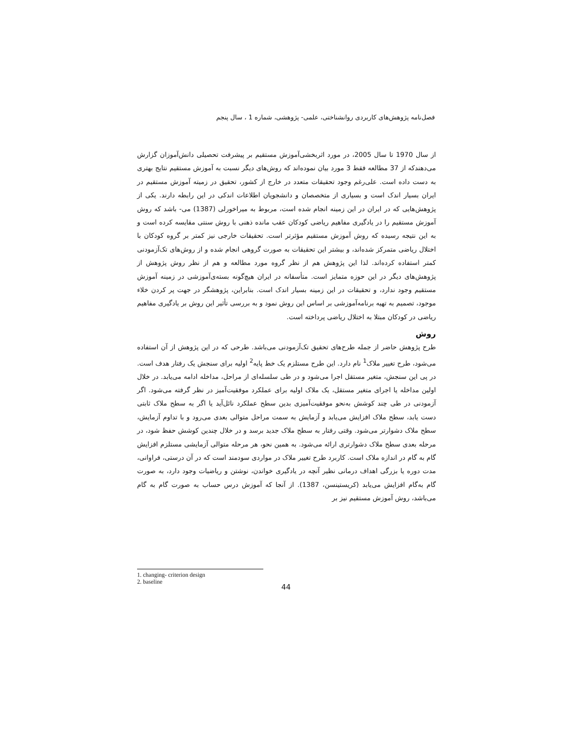فصل‌نامه پژوهش‌های کاربردی روانشناختی، علمی- پژوهشی، شماره 1 ، سال پنجم
از سال 1970 تا سال 2005، در مورد اثربخشی‌آموزش مستقیم بر پیشرفت تحصیلی دانش‌آموزان گزارش می‌دهندکه از 37 مطالعه فقط 3 مورد بیان نموده‌اند که روش‌های دیگر نسبت به آموزش مستقیم نتایج بهتری به دست داده است. علی‌رغم وجود تحقیقات متعدد در خارج از کشور، تحقیق در زمیته آموزش مستقیم در ایران بسیار اندک است و بسیاری از متخصصان و دانشجویان اطلاعات اندکی در این رابطه دارند. یکی از پژوهش‌هایی که در ایران در این زمینه انجام شده است، مربوط به میراخورلی (1387) می- باشد که روش آموزش مستقیم را در یادگیری مفاهیم ریاضی کودکان عقب مانده ذهنی با روش سنتی مقایسه کرده است و به این نتیجه رسیده که روش آموزش مستقیم مؤثرتر است. تحقیقات خارجی نیز کمتر بر گروه کودکان با اختلال ریاضی متمرکز شده‌اند، و بیشتر این تحقیقات به صورت گروهی انجام شده و از روش‌های تک‌آزمودنی کمتر استفاده کرده‌اند. لذا این پژوهش هم از نظر گروه مورد مطالعه و هم از نظر روش پژوهش از پژوهش‌های دیگر در این حوزه متمایز است. متأسفانه در ایران هیچ‌گونه بسته‌ی‌آموزشی در زمینه آموزش مستقیم وجود ندارد، و تحقیقات در این زمینه بسیار اندک است. بنابراین، پژوهشگر در جهت پر کردن خلاء موجود، تصمیم به تهیه برنامه‌آموزشی بر اساس این روش نمود و به بررسی تأثیر این روش بر یادگیری مفاهیم ریاضی در کودکان مبتلا به اختلال ریاضی پرداخته است.
روش
طرح پژوهش حاضر از جمله طرح‌های تحقیق تک‌آزمودنی می‌باشد. طرحی که در این پژوهش از آن استفاده می‌شود، طرح تغییر ملاک<sup>1</sup> نام دارد. این طرح مستلزم یک خط پایه<sup>2</sup> اولیه برای سنجش یک رفتار هدف است. در پی این سنجش، متغیر مستقل اجرا می‌شود و در طی سلسله‌ای از مراحل، مداخله ادامه می‌یابد. در خلال اولین مداخله یا اجرای متغیر مستقل، یک ملاک اولیه برای عملکرد موفقیت‌آمیز در نظر گرفته می‌شود. اگر آزمودنی در طی چند کوشش به‌نحو موفقیت‌آمیزی بدین سطح عملکرد نائل‌آید یا اگر به سطح ملاک ثابتی دست یابد، سطح ملاک افزایش می‌یابد و آزمایش به سمت مراحل متوالی بعدی می‌رود و با تداوم آزمایش، سطح ملاک دشوارتر می‌شود. وقتی رفتار به سطح ملاک جدید برسد و در خلال چندین کوشش حفظ شود، در مرحله بعدی سطح ملاک دشوارتری ارائه می‌شود. به همین نحو، هر مرحله متوالی آزمایشی مستلزم افزایش گام به گام در اندازه ملاک است. کاربرد طرح تغییر ملاک در مواردی سودمند است که در آن درستی، فراوانی، مدت دوره یا بزرگی اهداف درمانی نظیر آنچه در یادگیری خواندن، نوشتن و ریاضیات وجود دارد، به صورت گام به‌گام افزایش می‌یابد (کریستینسن، 1387). از آنجا که آموزش درس حساب به صورت گام به گام می‌باشد، روش آموزش مستقیم نیز بر
1. changing- criterion design
2. baseline
44